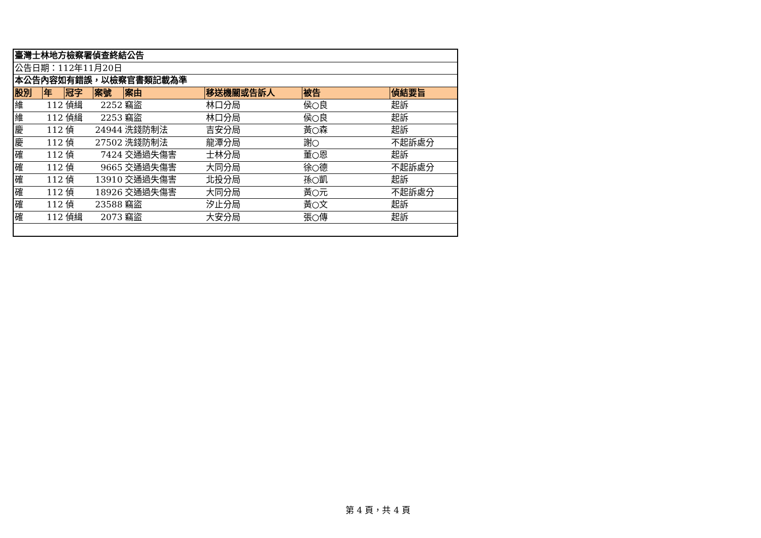| 臺灣士林地方檢察署偵查終結公告 | | | | | | | |
| 公告日期：112年11月20日 | | | | | | | |
| 本公告內容如有錯誤，以檢察官書類記載為準 | | | | | | | |
| 股別 | 年 | 冠字 | 案號 | 案由 | 移送機關或告訴人 | 被告 | 偵結要旨 |
| 維 | 112 | 偵緝 | 2252 | 竊盜 | 林口分局 | 侯○良 | 起訴 |
| 維 | 112 | 偵緝 | 2253 | 竊盜 | 林口分局 | 侯○良 | 起訴 |
| 慶 | 112 | 偵 | 24944 | 洗錢防制法 | 吉安分局 | 黃○森 | 起訴 |
| 慶 | 112 | 偵 | 27502 | 洗錢防制法 | 龍潭分局 | 謝○ | 不起訴處分 |
| 確 | 112 | 偵 | 7424 | 交通過失傷害 | 士林分局 | 董○恩 | 起訴 |
| 確 | 112 | 偵 | 9665 | 交通過失傷害 | 大同分局 | 徐○德 | 不起訴處分 |
| 確 | 112 | 偵 | 13910 | 交通過失傷害 | 北投分局 | 孫○凱 | 起訴 |
| 確 | 112 | 偵 | 18926 | 交通過失傷害 | 大同分局 | 黃○元 | 不起訴處分 |
| 確 | 112 | 偵 | 23588 | 竊盜 | 汐止分局 | 黃○文 | 起訴 |
| 確 | 112 | 偵緝 | 2073 | 竊盜 | 大安分局 | 張○傳 | 起訴 |
第 4 頁，共 4 頁